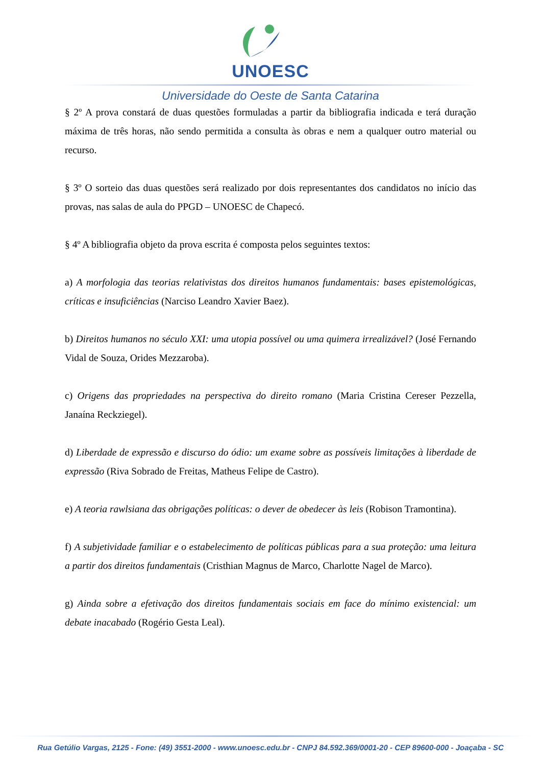UNOESC
Universidade do Oeste de Santa Catarina
§ 2º A prova constará de duas questões formuladas a partir da bibliografia indicada e terá duração máxima de três horas, não sendo permitida a consulta às obras e nem a qualquer outro material ou recurso.
§ 3º O sorteio das duas questões será realizado por dois representantes dos candidatos no início das provas, nas salas de aula do PPGD – UNOESC de Chapecó.
§ 4º A bibliografia objeto da prova escrita é composta pelos seguintes textos:
a) A morfologia das teorias relativistas dos direitos humanos fundamentais: bases epistemológicas, críticas e insuficiências (Narciso Leandro Xavier Baez).
b) Direitos humanos no século XXI: uma utopia possível ou uma quimera irrealizável? (José Fernando Vidal de Souza, Orides Mezzaroba).
c) Origens das propriedades na perspectiva do direito romano (Maria Cristina Cereser Pezzella, Janaína Reckziegel).
d) Liberdade de expressão e discurso do ódio: um exame sobre as possíveis limitações à liberdade de expressão (Riva Sobrado de Freitas, Matheus Felipe de Castro).
e) A teoria rawlsiana das obrigações políticas: o dever de obedecer às leis (Robison Tramontina).
f) A subjetividade familiar e o estabelecimento de políticas públicas para a sua proteção: uma leitura a partir dos direitos fundamentais (Cristhian Magnus de Marco, Charlotte Nagel de Marco).
g) Ainda sobre a efetivação dos direitos fundamentais sociais em face do mínimo existencial: um debate inacabado (Rogério Gesta Leal).
Rua Getúlio Vargas, 2125 - Fone: (49) 3551-2000 - www.unoesc.edu.br - CNPJ 84.592.369/0001-20 - CEP 89600-000 - Joaçaba - SC